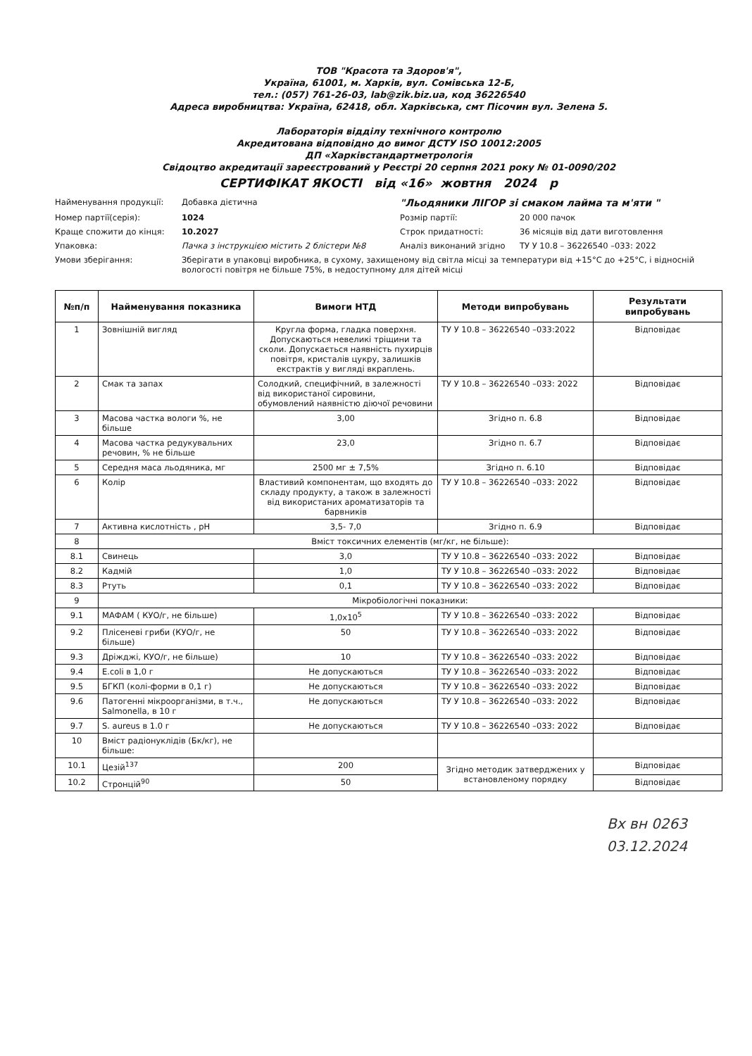ТОВ "Красота та Здоров'я",
Україна, 61001, м. Харків, вул. Сомівська 12-Б,
тел.: (057) 761-26-03, lab@zik.biz.ua, код 36226540
Адреса виробництва: Україна, 62418, обл. Харківська, смт Пісочин вул. Зелена 5.
Лабораторія відділу технічного контролю
Акредитована відповідно до вимог ДСТУ ISO 10012:2005
ДП «Харківстандартметрологія
Свідоцтво акредитації зареєстрований у Реєстрі 20 серпня 2021 року № 01-0090/202
СЕРТИФІКАТ ЯКОСТІ від «16» жовтня 2024 р
Найменування продукції:
Добавка дієтична
"Льодяники ЛІГОР зі смаком лайма та м'яти "
Номер партії(серія):
1024
Розмір партії:
20 000 пачок
Краще спожити до кінця:
10.2027
Строк придатності:
36 місяців від дати виготовлення
Упаковка:
Пачка з інструкцією містить 2 блістери №8
Аналіз виконаний згідно
ТУ У 10.8 – 36226540 –033: 2022
Умови зберігання:
Зберігати в упаковці виробника, в сухому, захищеному від світла місці за температури від +15°С до +25°С, і відносній вологості повітря не більше 75%, в недоступному для дітей місці
| №п/п | Найменування показника | Вимоги НТД | Методи випробувань | Результати випробувань |
| --- | --- | --- | --- | --- |
| 1 | Зовнішній вигляд | Кругла форма, гладка поверхня. Допускаються невеликі тріщини та сколи. Допускається наявність пухирців повітря, кристалів цукру, залишків екстрактів у вигляді вкраплень. | ТУ У 10.8 – 36226540 –033:2022 | Відповідає |
| 2 | Смак та запах | Солодкий, специфічний, в залежності від використаної сировини, обумовлений наявністю діючої речовини | ТУ У 10.8 – 36226540 –033: 2022 | Відповідає |
| 3 | Масова частка вологи %, не більше | 3,00 | Згідно п. 6.8 | Відповідає |
| 4 | Масова частка редукувальних речовин, % не більше | 23,0 | Згідно п. 6.7 | Відповідає |
| 5 | Середня маса льодяника, мг | 2500 мг ± 7,5% | Згідно п. 6.10 | Відповідає |
| 6 | Колір | Властивий компонентам, що входять до складу продукту, а також в залежності від використаних ароматизаторів та барвників | ТУ У 10.8 – 36226540 –033: 2022 | Відповідає |
| 7 | Активна кислотність , pH | 3,5- 7,0 | Згідно п. 6.9 | Відповідає |
| 8 | Вміст токсичних елементів (мг/кг, не більше): | | | |
| 8.1 | Свинець | 3,0 | ТУ У 10.8 – 36226540 –033: 2022 | Відповідає |
| 8.2 | Кадмій | 1,0 | ТУ У 10.8 – 36226540 –033: 2022 | Відповідає |
| 8.3 | Ртуть | 0,1 | ТУ У 10.8 – 36226540 –033: 2022 | Відповідає |
| 9 | Мікробіологічні показники: | | | |
| 9.1 | МАФАМ ( КУО/г, не більше) | 1,0x10<sup>5</sup> | ТУ У 10.8 – 36226540 –033: 2022 | Відповідає |
| 9.2 | Плісеневі гриби (КУО/г, не більше) | 50 | ТУ У 10.8 – 36226540 –033: 2022 | Відповідає |
| 9.3 | Дріжджі, КУО/г, не більше) | 10 | ТУ У 10.8 – 36226540 –033: 2022 | Відповідає |
| 9.4 | E.coli в 1,0 г | Не допускаються | ТУ У 10.8 – 36226540 –033: 2022 | Відповідає |
| 9.5 | БГКП (колі-форми в 0,1 г) | Не допускаються | ТУ У 10.8 – 36226540 –033: 2022 | Відповідає |
| 9.6 | Патогенні мікроорганізми, в т.ч., Salmonella, в 10 г | Не допускаються | ТУ У 10.8 – 36226540 –033: 2022 | Відповідає |
| 9.7 | S. aureus в 1.0 г | Не допускаються | ТУ У 10.8 – 36226540 –033: 2022 | Відповідає |
| 10 | Вміст радіонуклідів (Бк/кг), не більше: | | | |
| 10.1 | Цезій<sup>137</sup> | 200 | Згідно методик затверджених у встановленому порядку | Відповідає |
| 10.2 | Стронцій<sup>90</sup> | 50 | | Відповідає |
Вх вн 0263
03.12.2024